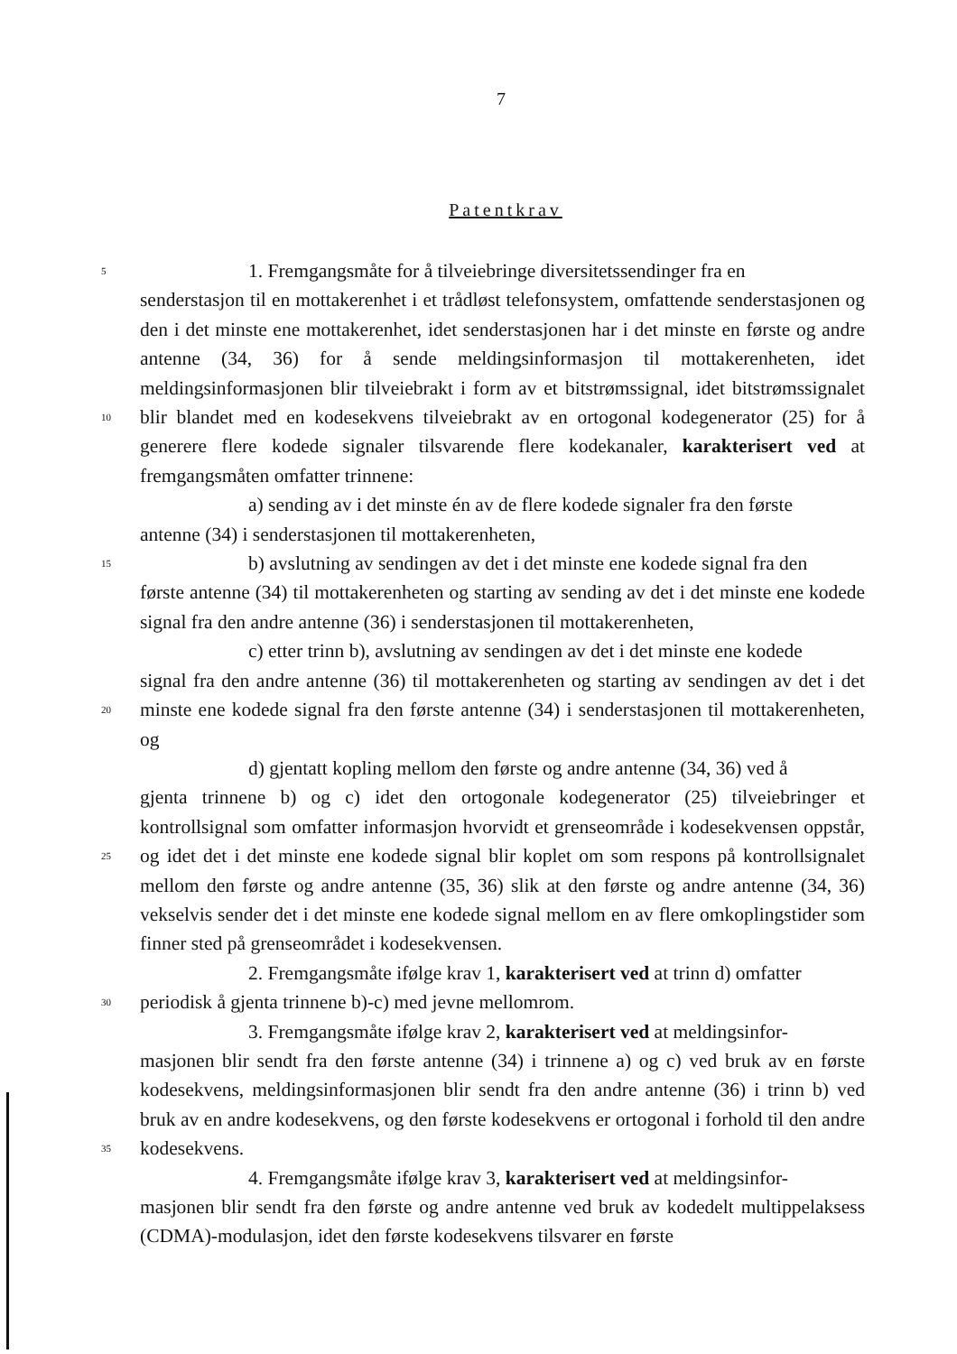7
Patentkrav
5
10
15
20
25
30
35
1. Fremgangsmåte for å tilveiebringe diversitetssendinger fra en
senderstasjon til en mottakerenhet i et trådløst telefonsystem, omfattende senderstasjonen og den i det minste ene mottakerenhet, idet senderstasjonen har i det minste en første og andre antenne (34, 36) for å sende meldingsinformasjon til mottakerenheten, idet meldingsinformasjonen blir tilveiebrakt i form av et bitstrømssignal, idet bitstrømssignalet blir blandet med en kodesekvens tilveiebrakt av en ortogonal kodegenerator (25) for å generere flere kodede signaler tilsvarende flere kodekanaler, karakterisert ved at fremgangsmåten omfatter trinnene:
a) sending av i det minste én av de flere kodede signaler fra den første
antenne (34) i senderstasjonen til mottakerenheten,
b) avslutning av sendingen av det i det minste ene kodede signal fra den
første antenne (34) til mottakerenheten og starting av sending av det i det minste ene kodede signal fra den andre antenne (36) i senderstasjonen til mottakerenheten,
c) etter trinn b), avslutning av sendingen av det i det minste ene kodede
signal fra den andre antenne (36) til mottakerenheten og starting av sendingen av det i det minste ene kodede signal fra den første antenne (34) i senderstasjonen til mottakerenheten, og
d) gjentatt kopling mellom den første og andre antenne (34, 36) ved å
gjenta trinnene b) og c) idet den ortogonale kodegenerator (25) tilveiebringer et kontrollsignal som omfatter informasjon hvorvidt et grenseområde i kodesekvensen oppstår, og idet det i det minste ene kodede signal blir koplet om som respons på kontrollsignalet mellom den første og andre antenne (35, 36) slik at den første og andre antenne (34, 36) vekselvis sender det i det minste ene kodede signal mellom en av flere omkoplingstider som finner sted på grenseområdet i kodesekvensen.
2. Fremgangsmåte ifølge krav 1, karakterisert ved at trinn d) omfatter
periodisk å gjenta trinnene b)-c) med jevne mellomrom.
3. Fremgangsmåte ifølge krav 2, karakterisert ved at meldingsinfor-
masjonen blir sendt fra den første antenne (34) i trinnene a) og c) ved bruk av en første kodesekvens, meldingsinformasjonen blir sendt fra den andre antenne (36) i trinn b) ved bruk av en andre kodesekvens, og den første kodesekvens er ortogonal i forhold til den andre kodesekvens.
4. Fremgangsmåte ifølge krav 3, karakterisert ved at meldingsinfor-
masjonen blir sendt fra den første og andre antenne ved bruk av kodedelt multippelaksess (CDMA)-modulasjon, idet den første kodesekvens tilsvarer en første